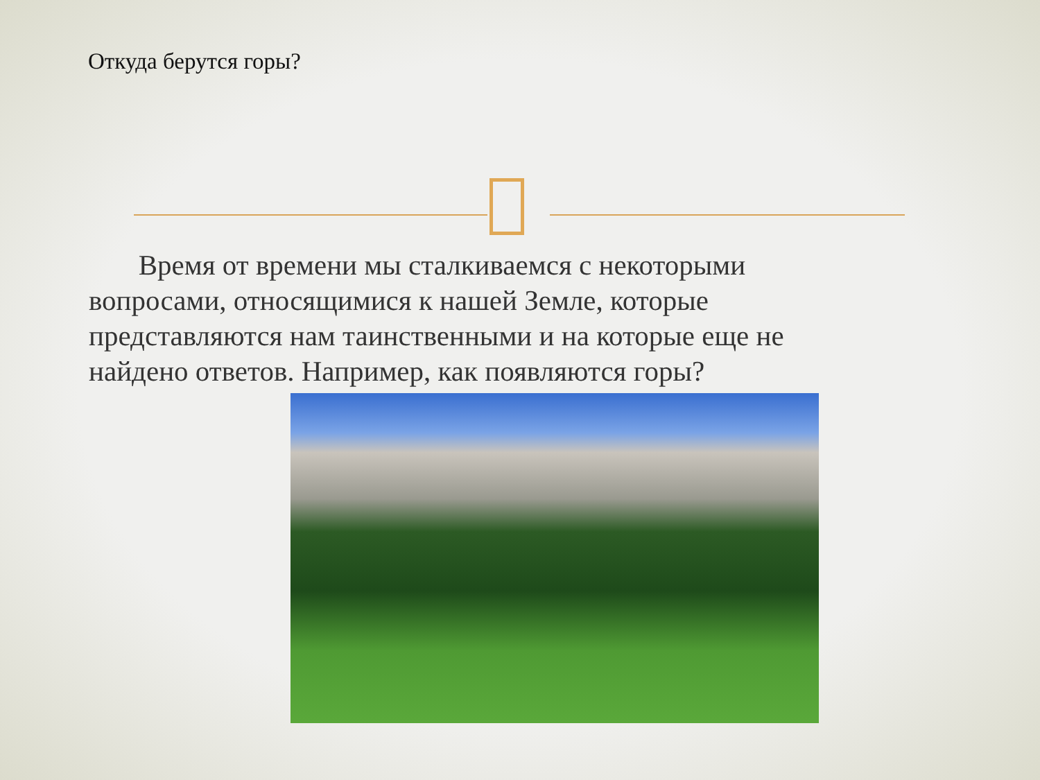Откуда берутся горы?
Время от времени мы сталкиваемся с некоторыми вопросами, относящимися к нашей Земле, которые представляются нам таинственными и на которые еще не найдено ответов. Например, как появляются горы?